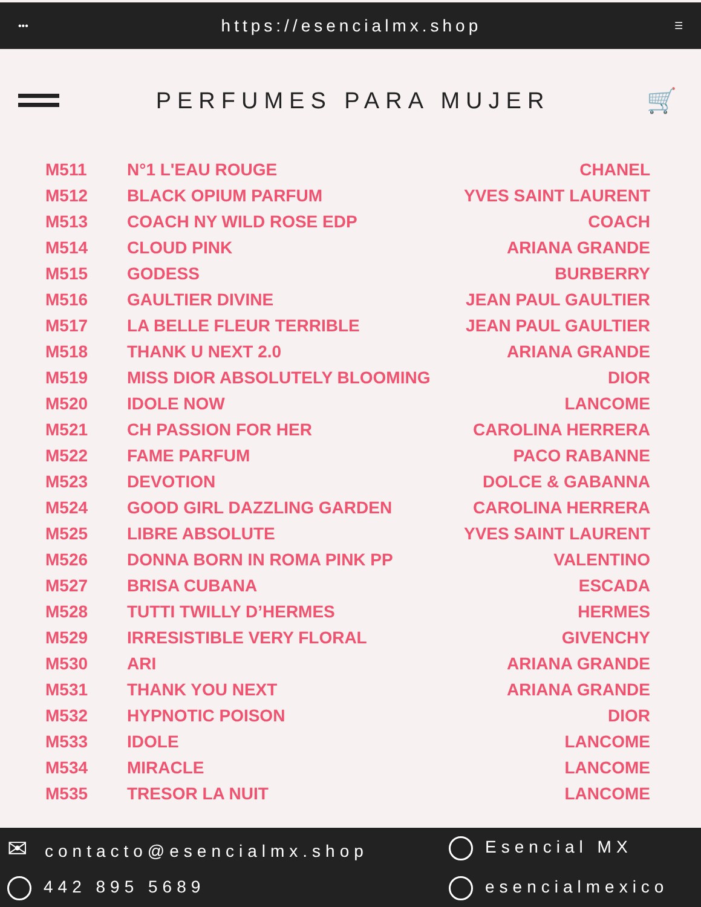••• https://esencialmx.shop ☰
PERFUMES PARA MUJER 🛒
| M511 | N°1 L'EAU ROUGE | CHANEL |
| M512 | BLACK OPIUM PARFUM | YVES SAINT LAURENT |
| M513 | COACH NY WILD ROSE EDP | COACH |
| M514 | CLOUD PINK | ARIANA GRANDE |
| M515 | GODESS | BURBERRY |
| M516 | GAULTIER DIVINE | JEAN PAUL GAULTIER |
| M517 | LA BELLE FLEUR TERRIBLE | JEAN PAUL GAULTIER |
| M518 | THANK U NEXT 2.0 | ARIANA GRANDE |
| M519 | MISS DIOR ABSOLUTELY BLOOMING | DIOR |
| M520 | IDOLE NOW | LANCOME |
| M521 | CH PASSION FOR HER | CAROLINA HERRERA |
| M522 | FAME PARFUM | PACO RABANNE |
| M523 | DEVOTION | DOLCE & GABANNA |
| M524 | GOOD GIRL DAZZLING GARDEN | CAROLINA HERRERA |
| M525 | LIBRE ABSOLUTE | YVES SAINT LAURENT |
| M526 | DONNA BORN IN ROMA PINK PP | VALENTINO |
| M527 | BRISA CUBANA | ESCADA |
| M528 | TUTTI TWILLY D’HERMES | HERMES |
| M529 | IRRESISTIBLE VERY FLORAL | GIVENCHY |
| M530 | ARI | ARIANA GRANDE |
| M531 | THANK YOU NEXT | ARIANA GRANDE |
| M532 | HYPNOTIC POISON | DIOR |
| M533 | IDOLE | LANCOME |
| M534 | MIRACLE | LANCOME |
| M535 | TRESOR LA NUIT | LANCOME |
✉ contacto@esencialmx.shop
Esencial MX
442 895 5689
esencialmexico